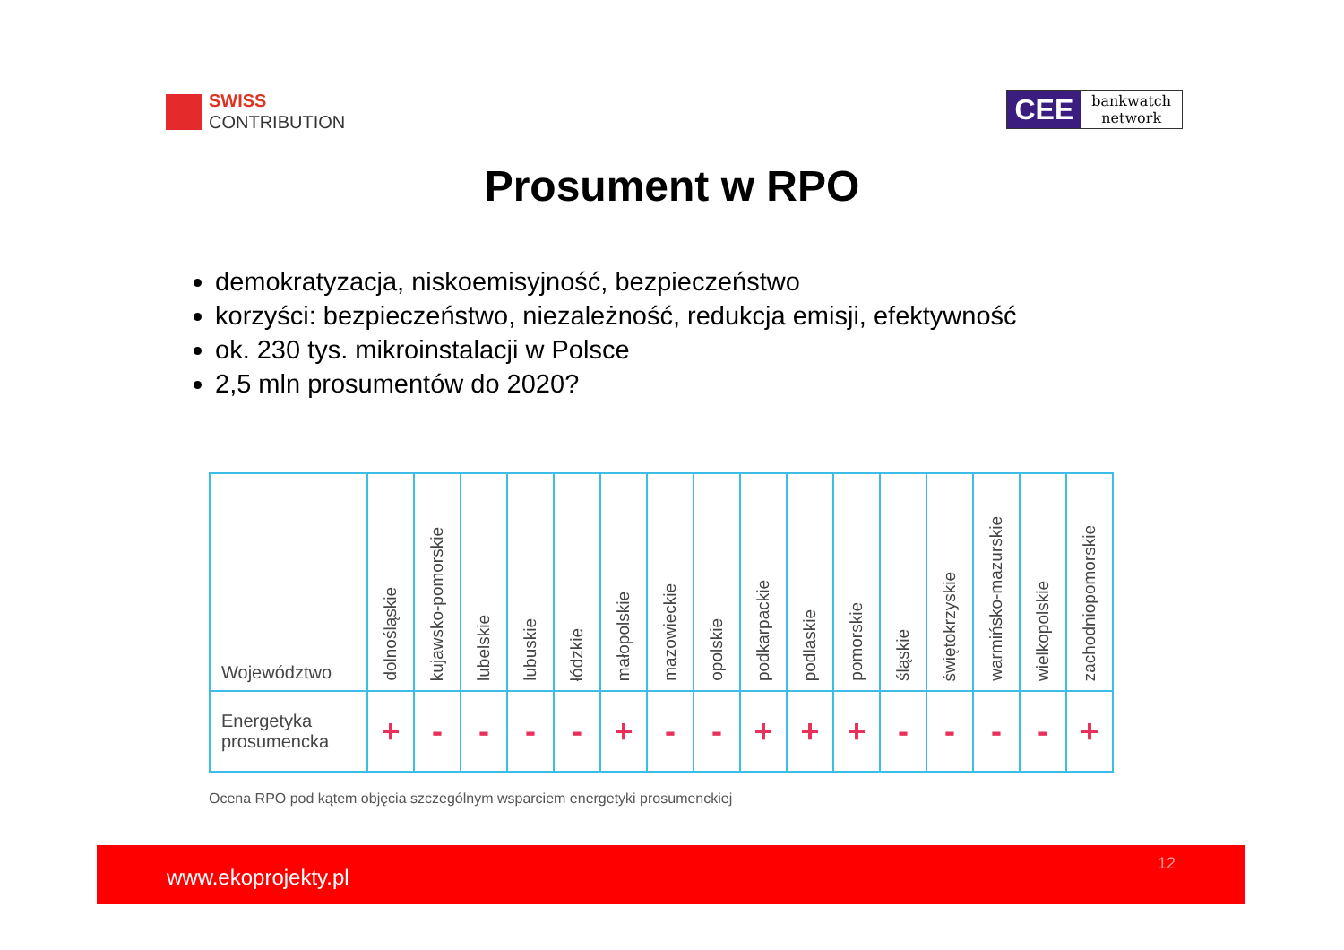SWISS
CONTRIBUTION
CEE
bankwatch
network
Prosument w RPO
demokratyzacja, niskoemisyjność, bezpieczeństwo
korzyści: bezpieczeństwo, niezależność, redukcja emisji, efektywność
ok. 230 tys. mikroinstalacji w Polsce
2,5 mln prosumentów do 2020?
| Województwo | dolnośląskie | kujawsko-pomorskie | lubelskie | lubuskie | łódzkie | małopolskie | mazowieckie | opolskie | podkarpackie | podlaskie | pomorskie | śląskie | świętokrzyskie | warmińsko-mazurskie | wielkopolskie | zachodniopomorskie |
| --- | --- | --- | --- | --- | --- | --- | --- | --- | --- | --- | --- | --- | --- | --- | --- | --- |
| Energetyka prosumencka | + | - | - | - | - | + | - | - | + | + | + | - | - | - | - | + |
Ocena RPO pod kątem objęcia szczególnym wsparciem energetyki prosumenckiej
www.ekoprojekty.pl
12